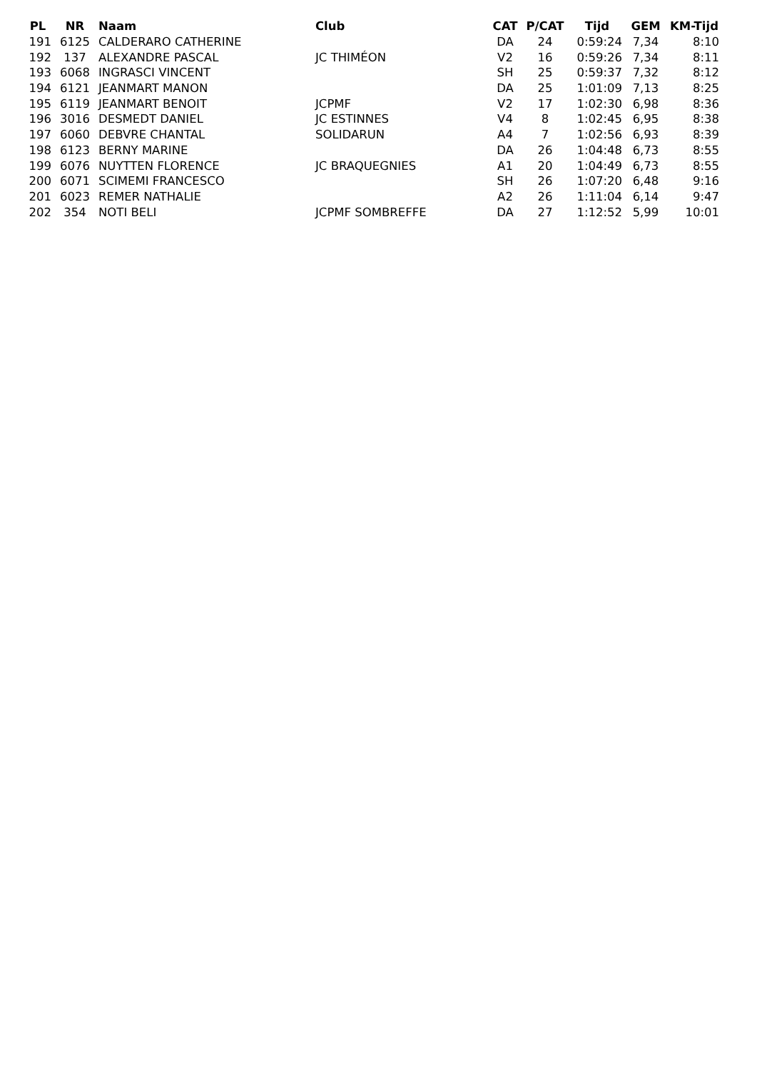| PL | NR | Naam | Club | CAT | P/CAT | Tijd | GEM | KM-Tijd |
| --- | --- | --- | --- | --- | --- | --- | --- | --- |
| 191 | 6125 | CALDERARO CATHERINE | | DA | 24 | 0:59:24 | 7,34 | 8:10 |
| 192 | 137 | ALEXANDRE PASCAL | JC THIMÉON | V2 | 16 | 0:59:26 | 7,34 | 8:11 |
| 193 | 6068 | INGRASCI VINCENT | | SH | 25 | 0:59:37 | 7,32 | 8:12 |
| 194 | 6121 | JEANMART MANON | | DA | 25 | 1:01:09 | 7,13 | 8:25 |
| 195 | 6119 | JEANMART BENOIT | JCPMF | V2 | 17 | 1:02:30 | 6,98 | 8:36 |
| 196 | 3016 | DESMEDT DANIEL | JC ESTINNES | V4 | 8 | 1:02:45 | 6,95 | 8:38 |
| 197 | 6060 | DEBVRE CHANTAL | SOLIDARUN | A4 | 7 | 1:02:56 | 6,93 | 8:39 |
| 198 | 6123 | BERNY MARINE | | DA | 26 | 1:04:48 | 6,73 | 8:55 |
| 199 | 6076 | NUYTTEN FLORENCE | JC BRAQUEGNIES | A1 | 20 | 1:04:49 | 6,73 | 8:55 |
| 200 | 6071 | SCIMEMI FRANCESCO | | SH | 26 | 1:07:20 | 6,48 | 9:16 |
| 201 | 6023 | REMER NATHALIE | | A2 | 26 | 1:11:04 | 6,14 | 9:47 |
| 202 | 354 | NOTI BELI | JCPMF SOMBREFFE | DA | 27 | 1:12:52 | 5,99 | 10:01 |